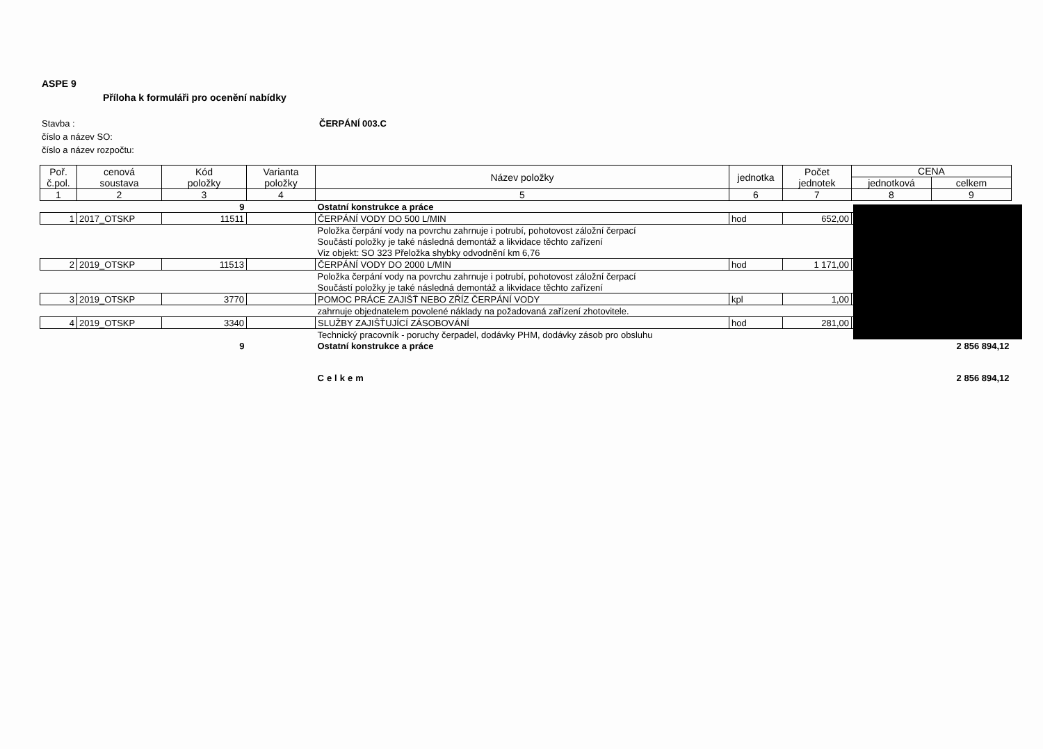ASPE 9
Příloha k formuláři pro ocenění nabídky
Stavba : ČERPÁNÍ 003.C
číslo a název SO:
číslo a název rozpočtu:
| Poř. č.pol. | cenová soustava | Kód položky | Varianta položky | Název položky | jednotka | Počet jednotek | CENA | |
| --- | --- | --- | --- | --- | --- | --- | --- | --- |
| | | | | | | | jednotková | celkem |
| 1 | 2 | 3 | 4 | 5 | 6 | 7 | 8 | 9 |
| | | 9 | | Ostatní konstrukce a práce | | | | |
| 1 | 2017_OTSKP | 11511 | | ČERPÁNÍ VODY DO 500 L/MIN | hod | 652,00 | | |
| | | | | Položka čerpání vody na povrchu zahrnuje i potrubí, pohotovost záložní čerpací | | | | |
| | | | | Součástí položky je také následná demontáž a likvidace těchto zařízení | | | | |
| | | | | Viz objekt: SO 323 Přeložka shybky odvodnění km 6,76 | | | | |
| 2 | 2019_OTSKP | 11513 | | ČERPÁNÍ VODY DO 2000 L/MIN | hod | 1 171,00 | | |
| | | | | Položka čerpání vody na povrchu zahrnuje i potrubí, pohotovost záložní čerpací | | | | |
| | | | | Součástí položky je také následná demontáž a likvidace těchto zařízení | | | | |
| 3 | 2019_OTSKP | 3770 | | POMOC PRÁCE ZAJIŠŤ NEBO ZŘÍZ ČERPÁNÍ VODY | kpl | 1,00 | | |
| | | | | zahrnuje objednatelem povolené náklady na požadovaná zařízení zhotovitele. | | | | |
| 4 | 2019_OTSKP | 3340 | | SLUŽBY ZAJIŠŤUJÍCÍ ZÁSOBOVÁNÍ | hod | 281,00 | | |
| | | | | Technický pracovník - poruchy čerpadel, dodávky PHM, dodávky zásob pro obsluhu | | | | |
| | | 9 | | Ostatní konstrukce a práce | | | | 2 856 894,12 |
| | | | | Celkem | | | | 2 856 894,12 |